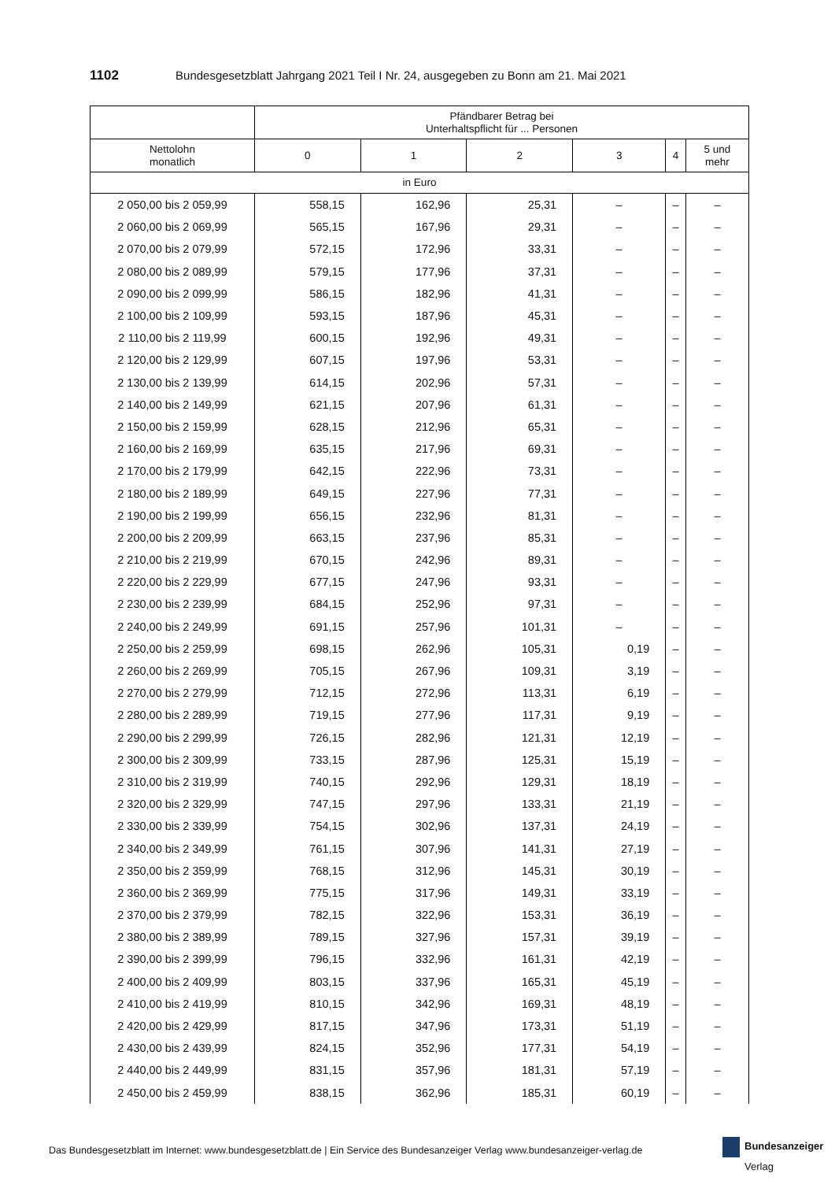1102 Bundesgesetzblatt Jahrgang 2021 Teil I Nr. 24, ausgegeben zu Bonn am 21. Mai 2021
| | Pfändbarer Betrag bei Unterhaltspflicht für ... Personen | | | | | |
| --- | --- | --- | --- | --- | --- | --- |
| Nettolohn monatlich | 0 | 1 | 2 | 3 | 4 | 5 und mehr |
| in Euro | | | | | | |
| 2 050,00 bis 2 059,99 | 558,15 | 162,96 | 25,31 | – | – | – |
| 2 060,00 bis 2 069,99 | 565,15 | 167,96 | 29,31 | – | – | – |
| 2 070,00 bis 2 079,99 | 572,15 | 172,96 | 33,31 | – | – | – |
| 2 080,00 bis 2 089,99 | 579,15 | 177,96 | 37,31 | – | – | – |
| 2 090,00 bis 2 099,99 | 586,15 | 182,96 | 41,31 | – | – | – |
| 2 100,00 bis 2 109,99 | 593,15 | 187,96 | 45,31 | – | – | – |
| 2 110,00 bis 2 119,99 | 600,15 | 192,96 | 49,31 | – | – | – |
| 2 120,00 bis 2 129,99 | 607,15 | 197,96 | 53,31 | – | – | – |
| 2 130,00 bis 2 139,99 | 614,15 | 202,96 | 57,31 | – | – | – |
| 2 140,00 bis 2 149,99 | 621,15 | 207,96 | 61,31 | – | – | – |
| 2 150,00 bis 2 159,99 | 628,15 | 212,96 | 65,31 | – | – | – |
| 2 160,00 bis 2 169,99 | 635,15 | 217,96 | 69,31 | – | – | – |
| 2 170,00 bis 2 179,99 | 642,15 | 222,96 | 73,31 | – | – | – |
| 2 180,00 bis 2 189,99 | 649,15 | 227,96 | 77,31 | – | – | – |
| 2 190,00 bis 2 199,99 | 656,15 | 232,96 | 81,31 | – | – | – |
| 2 200,00 bis 2 209,99 | 663,15 | 237,96 | 85,31 | – | – | – |
| 2 210,00 bis 2 219,99 | 670,15 | 242,96 | 89,31 | – | – | – |
| 2 220,00 bis 2 229,99 | 677,15 | 247,96 | 93,31 | – | – | – |
| 2 230,00 bis 2 239,99 | 684,15 | 252,96 | 97,31 | – | – | – |
| 2 240,00 bis 2 249,99 | 691,15 | 257,96 | 101,31 | – | – | – |
| 2 250,00 bis 2 259,99 | 698,15 | 262,96 | 105,31 | 0,19 | – | – |
| 2 260,00 bis 2 269,99 | 705,15 | 267,96 | 109,31 | 3,19 | – | – |
| 2 270,00 bis 2 279,99 | 712,15 | 272,96 | 113,31 | 6,19 | – | – |
| 2 280,00 bis 2 289,99 | 719,15 | 277,96 | 117,31 | 9,19 | – | – |
| 2 290,00 bis 2 299,99 | 726,15 | 282,96 | 121,31 | 12,19 | – | – |
| 2 300,00 bis 2 309,99 | 733,15 | 287,96 | 125,31 | 15,19 | – | – |
| 2 310,00 bis 2 319,99 | 740,15 | 292,96 | 129,31 | 18,19 | – | – |
| 2 320,00 bis 2 329,99 | 747,15 | 297,96 | 133,31 | 21,19 | – | – |
| 2 330,00 bis 2 339,99 | 754,15 | 302,96 | 137,31 | 24,19 | – | – |
| 2 340,00 bis 2 349,99 | 761,15 | 307,96 | 141,31 | 27,19 | – | – |
| 2 350,00 bis 2 359,99 | 768,15 | 312,96 | 145,31 | 30,19 | – | – |
| 2 360,00 bis 2 369,99 | 775,15 | 317,96 | 149,31 | 33,19 | – | – |
| 2 370,00 bis 2 379,99 | 782,15 | 322,96 | 153,31 | 36,19 | – | – |
| 2 380,00 bis 2 389,99 | 789,15 | 327,96 | 157,31 | 39,19 | – | – |
| 2 390,00 bis 2 399,99 | 796,15 | 332,96 | 161,31 | 42,19 | – | – |
| 2 400,00 bis 2 409,99 | 803,15 | 337,96 | 165,31 | 45,19 | – | – |
| 2 410,00 bis 2 419,99 | 810,15 | 342,96 | 169,31 | 48,19 | – | – |
| 2 420,00 bis 2 429,99 | 817,15 | 347,96 | 173,31 | 51,19 | – | – |
| 2 430,00 bis 2 439,99 | 824,15 | 352,96 | 177,31 | 54,19 | – | – |
| 2 440,00 bis 2 449,99 | 831,15 | 357,96 | 181,31 | 57,19 | – | – |
| 2 450,00 bis 2 459,99 | 838,15 | 362,96 | 185,31 | 60,19 | – | – |
Das Bundesgesetzblatt im Internet: www.bundesgesetzblatt.de | Ein Service des Bundesanzeiger Verlag www.bundesanzeiger-verlag.de
Bundesanzeiger
Verlag